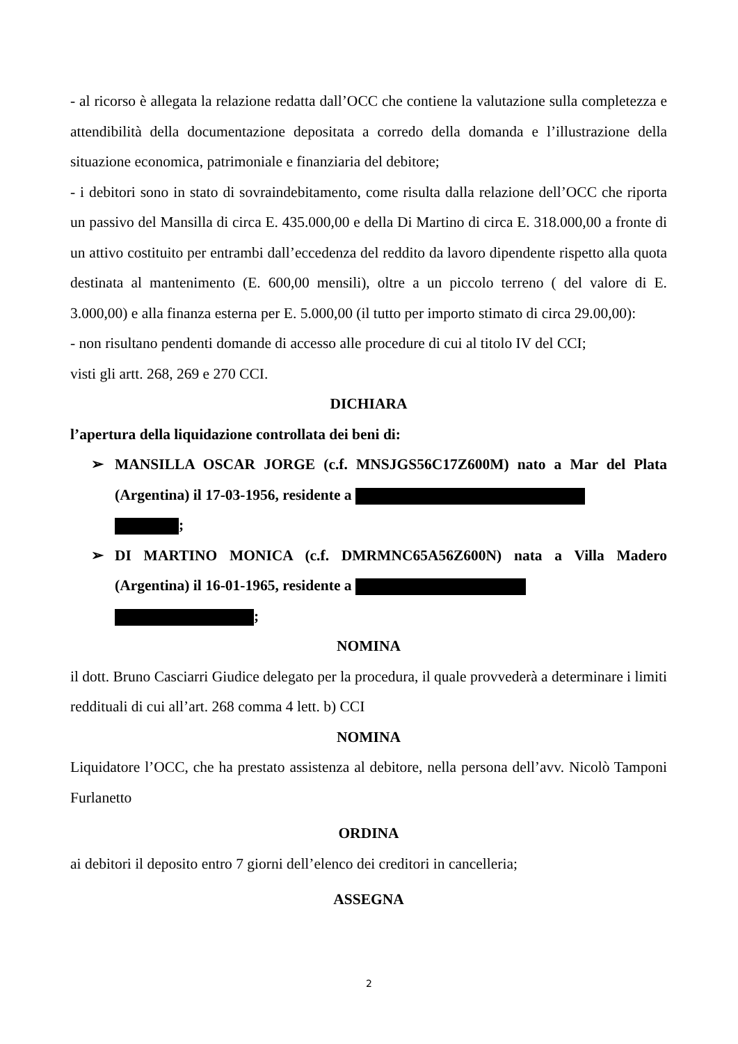- al ricorso è allegata la relazione redatta dall’OCC che contiene la valutazione sulla completezza e attendibilità della documentazione depositata a corredo della domanda e l’illustrazione della situazione economica, patrimoniale e finanziaria del debitore;
- i debitori sono in stato di sovraindebitamento, come risulta dalla relazione dell’OCC che riporta un passivo del Mansilla di circa E. 435.000,00 e della Di Martino di circa E. 318.000,00 a fronte di un attivo costituito per entrambi dall’eccedenza del reddito da lavoro dipendente rispetto alla quota destinata al mantenimento (E. 600,00 mensili), oltre a un piccolo terreno ( del valore di E. 3.000,00) e alla finanza esterna per E. 5.000,00 (il tutto per importo stimato di circa 29.00,00):
- non risultano pendenti domande di accesso alle procedure di cui al titolo IV del CCI;
visti gli artt. 268, 269 e 270 CCI.
DICHIARA
l’apertura della liquidazione controllata dei beni di:
➢ MANSILLA OSCAR JORGE (c.f. MNSJGS56C17Z600M) nato a Mar del Plata (Argentina) il 17-03-1956, residente a
;
➢ DI MARTINO MONICA (c.f. DMRMNC65A56Z600N) nata a Villa Madero (Argentina) il 16-01-1965, residente a
;
NOMINA
il dott. Bruno Casciarri Giudice delegato per la procedura, il quale provvederà a determinare i limiti reddituali di cui all’art. 268 comma 4 lett. b) CCI
NOMINA
Liquidatore l’OCC, che ha prestato assistenza al debitore, nella persona dell’avv. Nicolò Tamponi Furlanetto
ORDINA
ai debitori il deposito entro 7 giorni dell’elenco dei creditori in cancelleria;
ASSEGNA
2